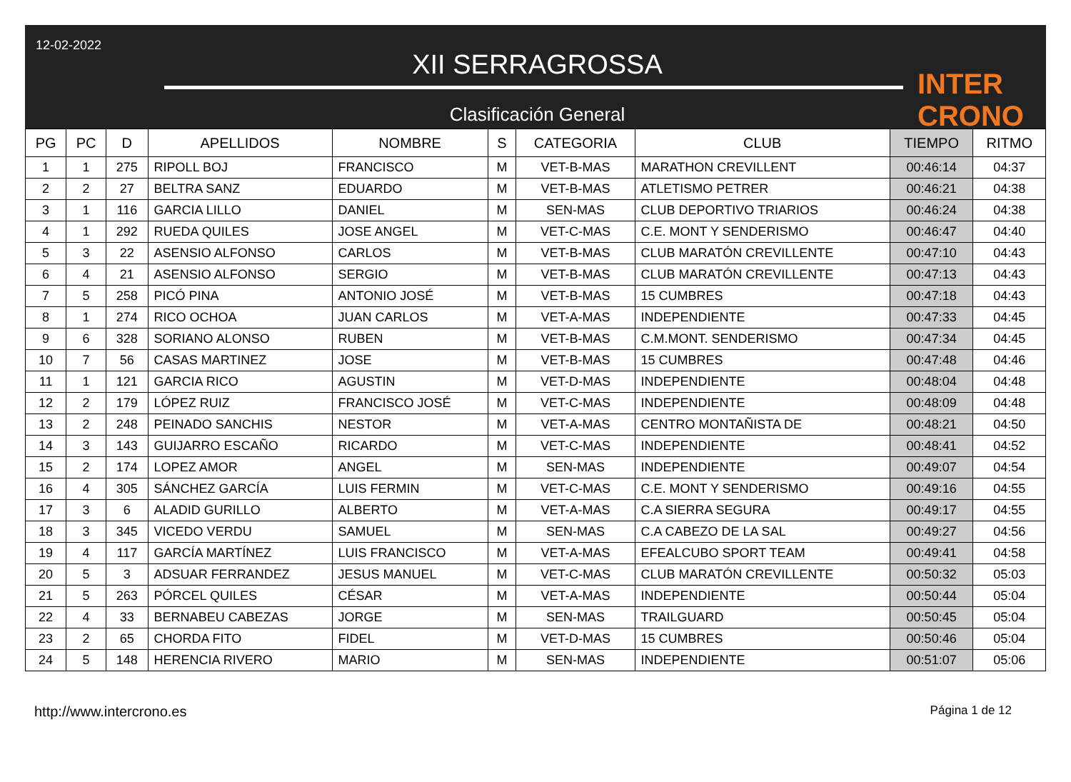12-02-2022
XII SERRAGROSSA
Clasificación General
INTER CRONO
| PG | PC | D | APELLIDOS | NOMBRE | S | CATEGORIA | CLUB | TIEMPO | RITMO |
| --- | --- | --- | --- | --- | --- | --- | --- | --- | --- |
| 1 | 1 | 275 | RIPOLL BOJ | FRANCISCO | M | VET-B-MAS | MARATHON CREVILLENT | 00:46:14 | 04:37 |
| 2 | 2 | 27 | BELTRA SANZ | EDUARDO | M | VET-B-MAS | ATLETISMO PETRER | 00:46:21 | 04:38 |
| 3 | 1 | 116 | GARCIA LILLO | DANIEL | M | SEN-MAS | CLUB DEPORTIVO TRIARIOS | 00:46:24 | 04:38 |
| 4 | 1 | 292 | RUEDA QUILES | JOSE ANGEL | M | VET-C-MAS | C.E. MONT Y SENDERISMO | 00:46:47 | 04:40 |
| 5 | 3 | 22 | ASENSIO ALFONSO | CARLOS | M | VET-B-MAS | CLUB MARATÓN CREVILLENTE | 00:47:10 | 04:43 |
| 6 | 4 | 21 | ASENSIO ALFONSO | SERGIO | M | VET-B-MAS | CLUB MARATÓN CREVILLENTE | 00:47:13 | 04:43 |
| 7 | 5 | 258 | PICÓ PINA | ANTONIO JOSÉ | M | VET-B-MAS | 15 CUMBRES | 00:47:18 | 04:43 |
| 8 | 1 | 274 | RICO OCHOA | JUAN CARLOS | M | VET-A-MAS | INDEPENDIENTE | 00:47:33 | 04:45 |
| 9 | 6 | 328 | SORIANO ALONSO | RUBEN | M | VET-B-MAS | C.M.MONT. SENDERISMO | 00:47:34 | 04:45 |
| 10 | 7 | 56 | CASAS MARTINEZ | JOSE | M | VET-B-MAS | 15 CUMBRES | 00:47:48 | 04:46 |
| 11 | 1 | 121 | GARCIA RICO | AGUSTIN | M | VET-D-MAS | INDEPENDIENTE | 00:48:04 | 04:48 |
| 12 | 2 | 179 | LÓPEZ RUIZ | FRANCISCO JOSÉ | M | VET-C-MAS | INDEPENDIENTE | 00:48:09 | 04:48 |
| 13 | 2 | 248 | PEINADO SANCHIS | NESTOR | M | VET-A-MAS | CENTRO MONTAÑISTA DE | 00:48:21 | 04:50 |
| 14 | 3 | 143 | GUIJARRO ESCAÑO | RICARDO | M | VET-C-MAS | INDEPENDIENTE | 00:48:41 | 04:52 |
| 15 | 2 | 174 | LOPEZ AMOR | ANGEL | M | SEN-MAS | INDEPENDIENTE | 00:49:07 | 04:54 |
| 16 | 4 | 305 | SÁNCHEZ GARCÍA | LUIS FERMIN | M | VET-C-MAS | C.E. MONT Y SENDERISMO | 00:49:16 | 04:55 |
| 17 | 3 | 6 | ALADID GURILLO | ALBERTO | M | VET-A-MAS | C.A SIERRA SEGURA | 00:49:17 | 04:55 |
| 18 | 3 | 345 | VICEDO VERDU | SAMUEL | M | SEN-MAS | C.A CABEZO DE LA SAL | 00:49:27 | 04:56 |
| 19 | 4 | 117 | GARCÍA MARTÍNEZ | LUIS FRANCISCO | M | VET-A-MAS | EFEALCUBO SPORT TEAM | 00:49:41 | 04:58 |
| 20 | 5 | 3 | ADSUAR FERRANDEZ | JESUS MANUEL | M | VET-C-MAS | CLUB MARATÓN CREVILLENTE | 00:50:32 | 05:03 |
| 21 | 5 | 263 | PÓRCEL QUILES | CÉSAR | M | VET-A-MAS | INDEPENDIENTE | 00:50:44 | 05:04 |
| 22 | 4 | 33 | BERNABEU CABEZAS | JORGE | M | SEN-MAS | TRAILGUARD | 00:50:45 | 05:04 |
| 23 | 2 | 65 | CHORDA FITO | FIDEL | M | VET-D-MAS | 15 CUMBRES | 00:50:46 | 05:04 |
| 24 | 5 | 148 | HERENCIA RIVERO | MARIO | M | SEN-MAS | INDEPENDIENTE | 00:51:07 | 05:06 |
http://www.intercrono.es Página 1 de 12